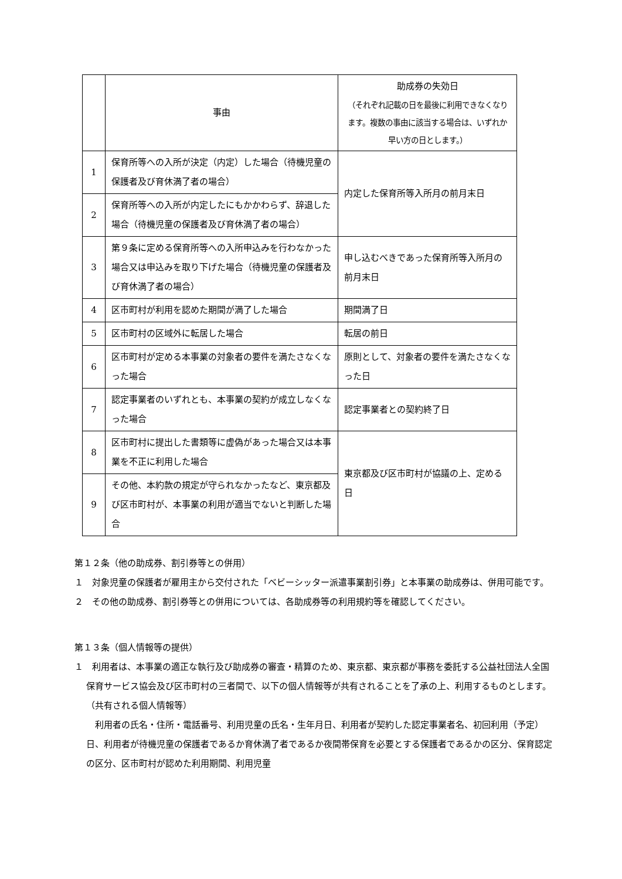| | 事由 | 助成券の失効日 （それぞれ記載の日を最後に利用できなくなります。複数の事由に該当する場合は、いずれか早い方の日とします。） |
| --- | --- | --- |
| 1 | 保育所等への入所が決定（内定）した場合（待機児童の保護者及び育休満了者の場合） | 内定した保育所等入所月の前月末日 |
| 2 | 保育所等への入所が内定したにもかかわらず、辞退した場合（待機児童の保護者及び育休満了者の場合） | |
| 3 | 第９条に定める保育所等への入所申込みを行わなかった場合又は申込みを取り下げた場合（待機児童の保護者及び育休満了者の場合） | 申し込むべきであった保育所等入所月の前月末日 |
| 4 | 区市町村が利用を認めた期間が満了した場合 | 期間満了日 |
| 5 | 区市町村の区域外に転居した場合 | 転居の前日 |
| 6 | 区市町村が定める本事業の対象者の要件を満たさなくなった場合 | 原則として、対象者の要件を満たさなくなった日 |
| 7 | 認定事業者のいずれとも、本事業の契約が成立しなくなった場合 | 認定事業者との契約終了日 |
| 8 | 区市町村に提出した書類等に虚偽があった場合又は本事業を不正に利用した場合 | 東京都及び区市町村が協議の上、定める日 |
| 9 | その他、本約款の規定が守られなかったなど、東京都及び区市町村が、本事業の利用が適当でないと判断した場合 | |
第１２条（他の助成券、割引券等との併用）
１　対象児童の保護者が雇用主から交付された「ベビーシッター派遣事業割引券」と本事業の助成券は、併用可能です。
２　その他の助成券、割引券等との併用については、各助成券等の利用規約等を確認してください。
第１３条（個人情報等の提供）
１　利用者は、本事業の適正な執行及び助成券の審査・精算のため、東京都、東京都が事務を委託する公益社団法人全国保育サービス協会及び区市町村の三者間で、以下の個人情報等が共有されることを了承の上、利用するものとします。
（共有される個人情報等）
　利用者の氏名・住所・電話番号、利用児童の氏名・生年月日、利用者が契約した認定事業者名、初回利用（予定）日、利用者が待機児童の保護者であるか育休満了者であるか夜間帯保育を必要とする保護者であるかの区分、保育認定の区分、区市町村が認めた利用期間、利用児童